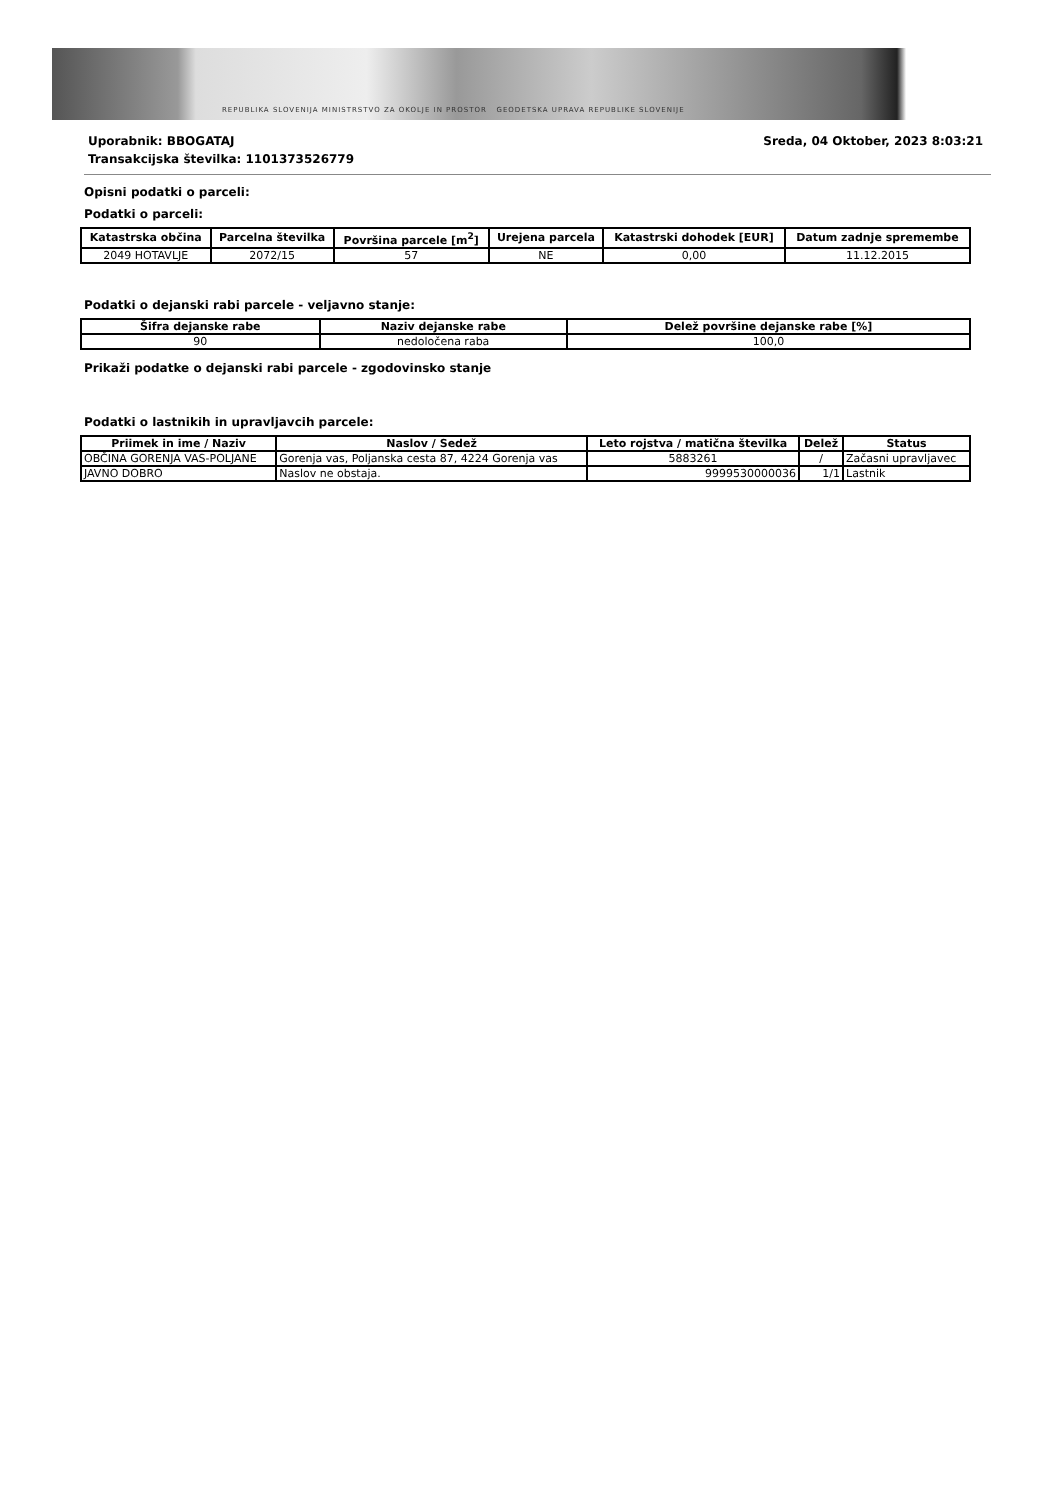REPUBLIKA SLOVENIJA MINISTRSTVO ZA OKOLJE IN PROSTOR GEODETSKA UPRAVA REPUBLIKE SLOVENIJE
Uporabnik: BBOGATAJ
Transakcijska številka: 1101373526779
Sreda, 04 Oktober, 2023 8:03:21
Opisni podatki o parceli:
Podatki o parceli:
| Katastrska občina | Parcelna številka | Površina parcele [m<sup>2</sup>] | Urejena parcela | Katastrski dohodek [EUR] | Datum zadnje spremembe |
| --- | --- | --- | --- | --- | --- |
| 2049 HOTAVLJE | 2072/15 | 57 | NE | 0,00 | 11.12.2015 |
Podatki o dejanski rabi parcele - veljavno stanje:
| Šifra dejanske rabe | Naziv dejanske rabe | Delež površine dejanske rabe [%] |
| --- | --- | --- |
| 90 | nedoločena raba | 100,0 |
Prikaži podatke o dejanski rabi parcele - zgodovinsko stanje
Podatki o lastnikih in upravljavcih parcele:
| Priimek in ime / Naziv | Naslov / Sedež | Leto rojstva / matična številka | Delež | Status |
| --- | --- | --- | --- | --- |
| OBČINA GORENJA VAS-POLJANE | Gorenja vas, Poljanska cesta 87, 4224 Gorenja vas | 5883261 | / | Začasni upravljavec |
| JAVNO DOBRO | Naslov ne obstaja. | 9999530000036 | 1/1 | Lastnik |